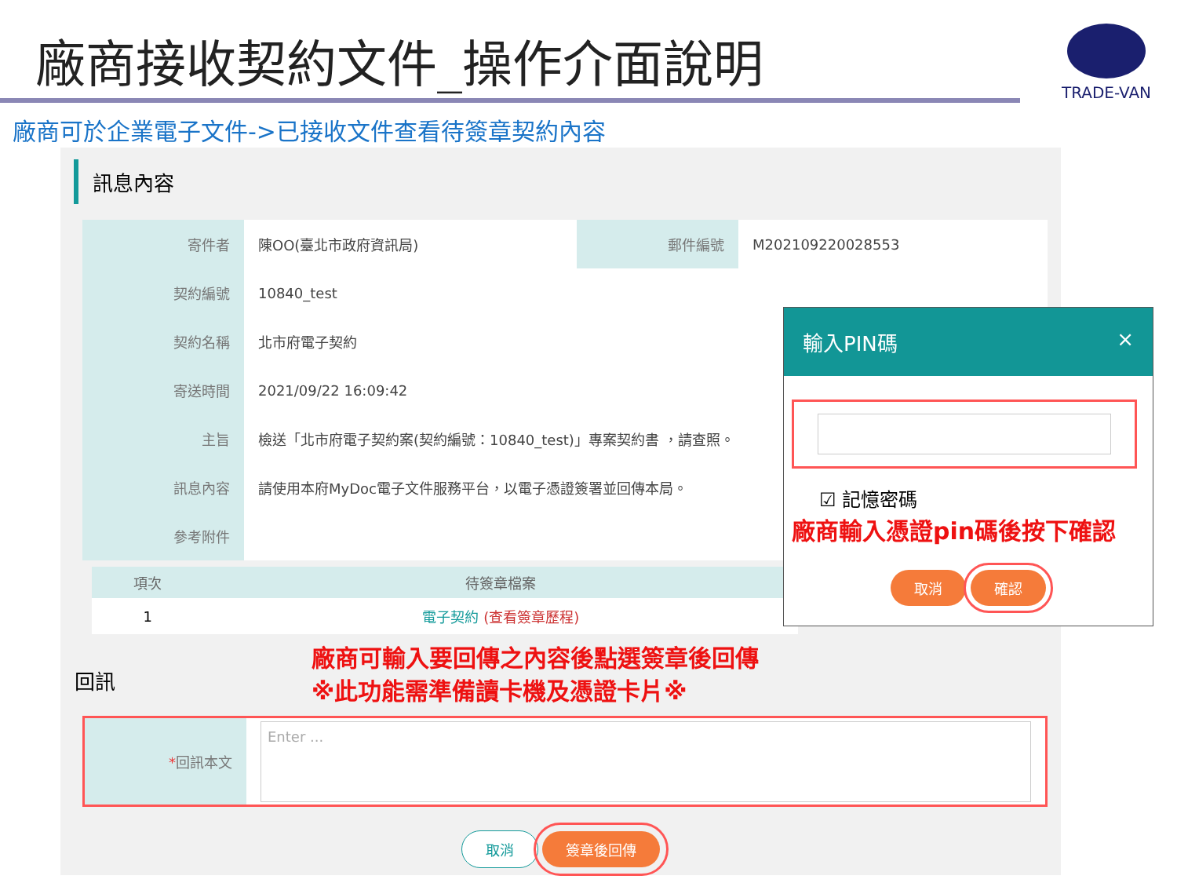廠商接收契約文件_操作介面說明
TRADE-VAN
廠商可於企業電子文件->已接收文件查看待簽章契約內容
訊息內容
| 寄件者 | 陳OO(臺北市政府資訊局) | 郵件編號 | M202109220028553 |
| 契約編號 | 10840_test | | |
| 契約名稱 | 北市府電子契約 | | |
| 寄送時間 | 2021/09/22 16:09:42 | | |
| 主旨 | 檢送「北市府電子契約案(契約編號：10840_test)」專案契約書 ，請查照。 | | |
| 訊息內容 | 請使用本府MyDoc電子文件服務平台，以電子憑證簽署並回傳本局。 | | |
| 參考附件 | | | |
| 項次 | 待簽章檔案 |
| --- | --- |
| 1 | 電子契約 (查看簽章歷程) |
回訊
廠商可輸入要回傳之內容後點選簽章後回傳
※此功能需準備讀卡機及憑證卡片※
| * 回訊本文 | Enter ... |
取消 簽章後回傳
輸入PIN碼 ×
☑ 記憶密碼
廠商輸入憑證pin碼後按下確認
取消 確認